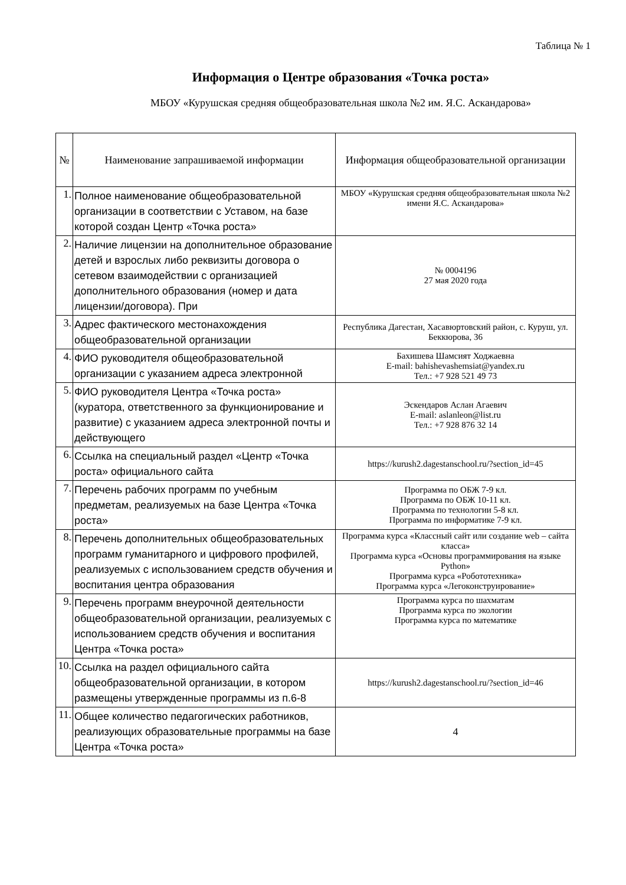Таблица № 1
Информация о Центре образования «Точка роста»
МБОУ «Курушская средняя общеобразовательная школа №2 им. Я.С. Аскандарова»
| № | Наименование запрашиваемой информации | Информация общеобразовательной организации |
| --- | --- | --- |
| 1. | Полное наименование общеобразовательной организации в соответствии с Уставом, на базе которой создан Центр «Точка роста» | МБОУ «Курушская средняя общеобразовательная школа №2 имени Я.С. Аскандарова» |
| 2. | Наличие лицензии на дополнительное образование детей и взрослых либо реквизиты договора о сетевом взаимодействии с организацией дополнительного образования (номер и дата лицензии/договора). При | № 0004196 27 мая 2020 года |
| 3. | Адрес фактического местонахождения общеобразовательной организации | Республика Дагестан, Хасавюртовский район, с. Куруш, ул. Беккюрова, 36 |
| 4. | ФИО руководителя общеобразовательной организации с указанием адреса электронной | Бахишева Шамсият Ходжаевна E-mail: bahishevashemsiat@yandex.ru Тел.: +7 928 521 49 73 |
| 5. | ФИО руководителя Центра «Точка роста» (куратора, ответственного за функционирование и развитие) с указанием адреса электронной почты и действующего | Эскендаров Аслан Агаевич E-mail: aslanleon@list.ru Тел.: +7 928 876 32 14 |
| 6. | Ссылка на специальный раздел «Центр «Точка роста» официального сайта | https://kurush2.dagestanschool.ru/?section_id=45 |
| 7. | Перечень рабочих программ по учебным предметам, реализуемых на базе Центра «Точка роста» | Программа по ОБЖ 7-9 кл. Программа по ОБЖ 10-11 кл. Программа по технологии 5-8 кл. Программа по информатике 7-9 кл. |
| 8. | Перечень дополнительных общеобразовательных программ гуманитарного и цифрового профилей, реализуемых с использованием средств обучения и воспитания центра образования | Программа курса «Классный сайт или создание web – сайта класса» Программа курса «Основы программирования на языке Python» Программа курса «Робототехника» Программа курса «Легоконструирование» |
| 9. | Перечень программ внеурочной деятельности общеобразовательной организации, реализуемых с использованием средств обучения и воспитания Центра «Точка роста» | Программа курса по шахматам Программа курса по экологии Программа курса по математике |
| 10. | Ссылка на раздел официального сайта общеобразовательной организации, в котором размещены утвержденные программы из п.6-8 | https://kurush2.dagestanschool.ru/?section_id=46 |
| 11. | Общее количество педагогических работников, реализующих образовательные программы на базе Центра «Точка роста» | 4 |